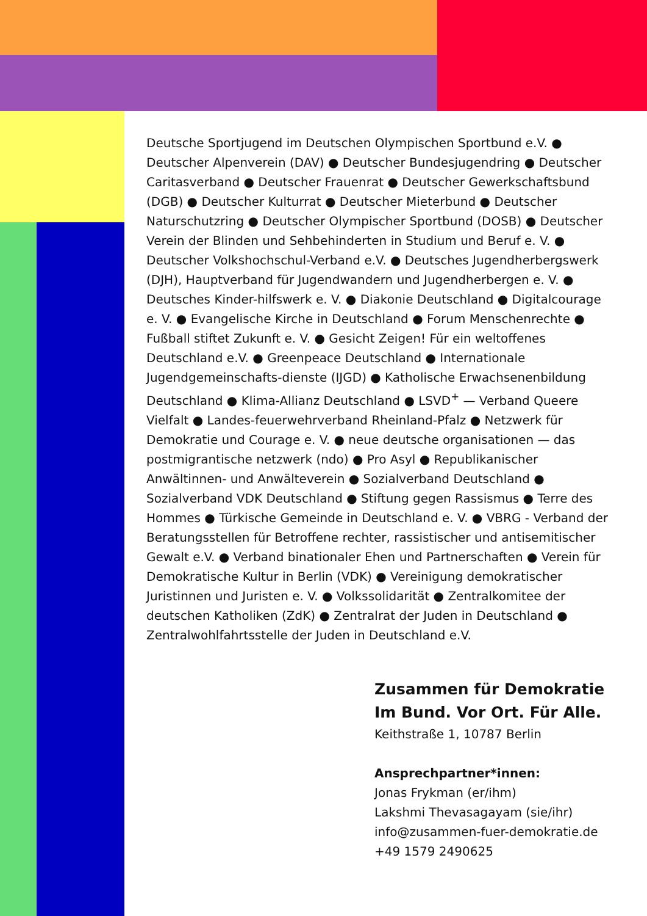Deutsche Sportjugend im Deutschen Olympischen Sportbund e.V. ● Deutscher Alpenverein (DAV) ● Deutscher Bundesjugendring ● Deutscher Caritasverband ● Deutscher Frauenrat ● Deutscher Gewerkschaftsbund (DGB) ● Deutscher Kulturrat ● Deutscher Mieterbund ● Deutscher Naturschutzring ● Deutscher Olympischer Sportbund (DOSB) ● Deutscher Verein der Blinden und Sehbehinderten in Studium und Beruf e. V. ● Deutscher Volkshochschul-Verband e.V. ● Deutsches Jugendherbergswerk (DJH), Hauptverband für Jugendwandern und Jugendherbergen e. V. ● Deutsches Kinder-hilfswerk e. V. ● Diakonie Deutschland ● Digitalcourage e. V. ● Evangelische Kirche in Deutschland ● Forum Menschenrechte ● Fußball stiftet Zukunft e. V. ● Gesicht Zeigen! Für ein weltoffenes Deutschland e.V. ● Greenpeace Deutschland ● Internationale Jugendgemeinschafts-dienste (IJGD) ● Katholische Erwachsenenbildung Deutschland ● Klima-Allianz Deutschland ● LSVD<sup>+</sup> — Verband Queere Vielfalt ● Landes-feuerwehrverband Rheinland-Pfalz ● Netzwerk für Demokratie und Courage e. V. ● neue deutsche organisationen — das postmigrantische netzwerk (ndo) ● Pro Asyl ● Republikanischer Anwältinnen- und Anwälteverein ● Sozialverband Deutschland ● Sozialverband VDK Deutschland ● Stiftung gegen Rassismus ● Terre des Hommes ● Türkische Gemeinde in Deutschland e. V. ● VBRG - Verband der Beratungsstellen für Betroffene rechter, rassistischer und antisemitischer Gewalt e.V. ● Verband binationaler Ehen und Partnerschaften ● Verein für Demokratische Kultur in Berlin (VDK) ● Vereinigung demokratischer Juristinnen und Juristen e. V. ● Volkssolidarität ● Zentralkomitee der deutschen Katholiken (ZdK) ● Zentralrat der Juden in Deutschland ● Zentralwohlfahrtsstelle der Juden in Deutschland e.V.
Zusammen für Demokratie
Im Bund. Vor Ort. Für Alle.
Keithstraße 1, 10787 Berlin
Ansprechpartner*innen:
Jonas Frykman (er/ihm)
Lakshmi Thevasagayam (sie/ihr)
info@zusammen-fuer-demokratie.de
+49 1579 2490625